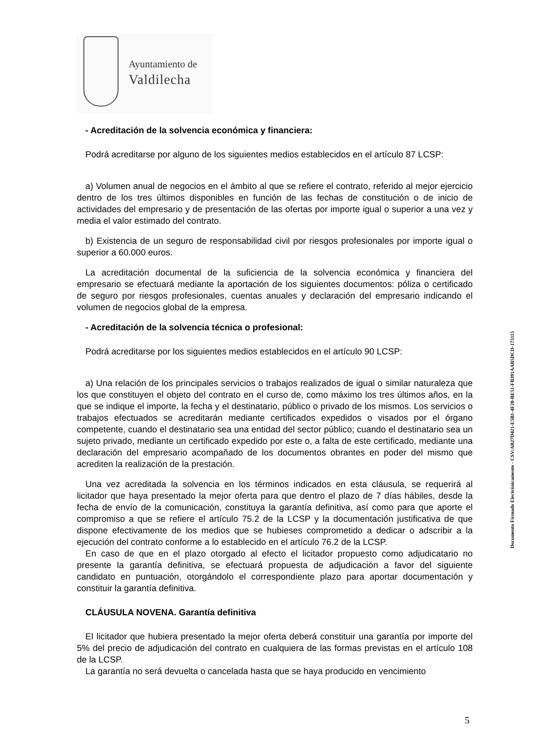Ayuntamiento de
Valdilecha
- Acreditación de la solvencia económica y financiera:
Podrá acreditarse por alguno de los siguientes medios establecidos en el artículo 87 LCSP:
a) Volumen anual de negocios en el ámbito al que se refiere el contrato, referido al mejor ejercicio dentro de los tres últimos disponibles en función de las fechas de constitución o de inicio de actividades del empresario y de presentación de las ofertas por importe igual o superior a una vez y media el valor estimado del contrato.
b) Existencia de un seguro de responsabilidad civil por riesgos profesionales por importe igual o superior a 60.000 euros.
La acreditación documental de la suficiencia de la solvencia económica y financiera del empresario se efectuará mediante la aportación de los siguientes documentos: póliza o certificado de seguro por riesgos profesionales, cuentas anuales y declaración del empresario indicando el volumen de negocios global de la empresa.
- Acreditación de la solvencia técnica o profesional:
Podrá acreditarse por los siguientes medios establecidos en el artículo 90 LCSP:
a) Una relación de los principales servicios o trabajos realizados de igual o similar naturaleza que los que constituyen el objeto del contrato en el curso de, como máximo los tres últimos años, en la que se indique el importe, la fecha y el destinatario, público o privado de los mismos. Los servicios o trabajos efectuados se acreditarán mediante certificados expedidos o visados por el órgano competente, cuando el destinatario sea una entidad del sector público; cuando el destinatario sea un sujeto privado, mediante un certificado expedido por este o, a falta de este certificado, mediante una declaración del empresario acompañado de los documentos obrantes en poder del mismo que acrediten la realización de la prestación.
Una vez acreditada la solvencia en los términos indicados en esta cláusula, se requerirá al licitador que haya presentado la mejor oferta para que dentro el plazo de 7 días hábiles, desde la fecha de envío de la comunicación, constituya la garantía definitiva, así como para que aporte el compromiso a que se refiere el artículo 75.2 de la LCSP y la documentación justificativa de que dispone efectivamente de los medios que se hubieses comprometido a dedicar o adscribir a la ejecución del contrato conforme a lo establecido en el artículo 76.2 de la LCSP.
En caso de que en el plazo otorgado al efecto el licitador propuesto como adjudicatario no presente la garantía definitiva, se efectuará propuesta de adjudicación a favor del siguiente candidato en puntuación, otorgándolo el correspondiente plazo para aportar documentación y constituir la garantía definitiva.
CLÁUSULA NOVENA. Garantía definitiva
El licitador que hubiera presentado la mejor oferta deberá constituir una garantía por importe del 5% del precio de adjudicación del contrato en cualquiera de las formas previstas en el artículo 108 de la LCSP.
La garantía no será devuelta o cancelada hasta que se haya producido en vencimiento
Documento Firmado Electrónicamente - CSV:AB27D421-E5B1-4F28-BE51-FB391AAB5DCD-173115
5